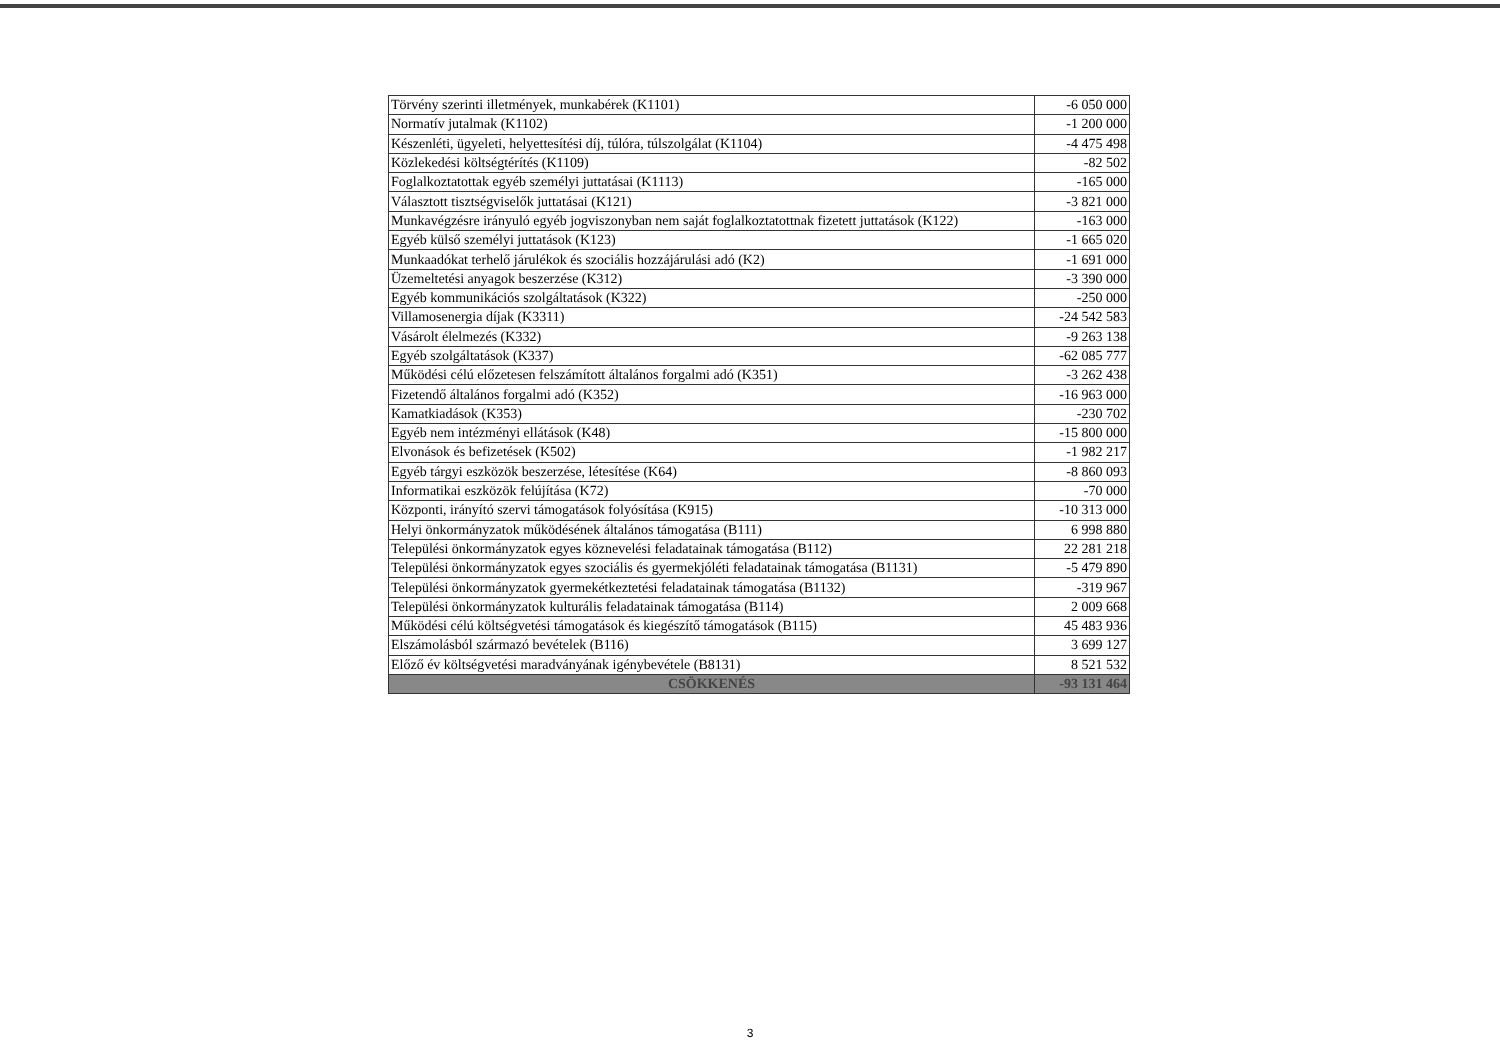| Törvény szerinti illetmények, munkabérek (K1101) | -6 050 000 |
| Normatív jutalmak (K1102) | -1 200 000 |
| Készenléti, ügyeleti, helyettesítési díj, túlóra, túlszolgálat (K1104) | -4 475 498 |
| Közlekedési költségtérítés (K1109) | -82 502 |
| Foglalkoztatottak egyéb személyi juttatásai (K1113) | -165 000 |
| Választott tisztségviselők juttatásai (K121) | -3 821 000 |
| Munkavégzésre irányuló egyéb jogviszonyban nem saját foglalkoztatottnak fizetett juttatások (K122) | -163 000 |
| Egyéb külső személyi juttatások (K123) | -1 665 020 |
| Munkaadókat terhelő járulékok és szociális hozzájárulási adó (K2) | -1 691 000 |
| Üzemeltetési anyagok beszerzése (K312) | -3 390 000 |
| Egyéb kommunikációs szolgáltatások (K322) | -250 000 |
| Villamosenergia díjak (K3311) | -24 542 583 |
| Vásárolt élelmezés (K332) | -9 263 138 |
| Egyéb szolgáltatások (K337) | -62 085 777 |
| Működési célú előzetesen felszámított általános forgalmi adó (K351) | -3 262 438 |
| Fizetendő általános forgalmi adó (K352) | -16 963 000 |
| Kamatkiadások (K353) | -230 702 |
| Egyéb nem intézményi ellátások (K48) | -15 800 000 |
| Elvonások és befizetések (K502) | -1 982 217 |
| Egyéb tárgyi eszközök beszerzése, létesítése (K64) | -8 860 093 |
| Informatikai eszközök felújítása (K72) | -70 000 |
| Központi, irányító szervi támogatások folyósítása (K915) | -10 313 000 |
| Helyi önkormányzatok működésének általános támogatása (B111) | 6 998 880 |
| Települési önkormányzatok egyes köznevelési feladatainak támogatása (B112) | 22 281 218 |
| Települési önkormányzatok egyes szociális és gyermekjóléti feladatainak támogatása (B1131) | -5 479 890 |
| Települési önkormányzatok gyermekétkeztetési feladatainak támogatása (B1132) | -319 967 |
| Települési önkormányzatok kulturális feladatainak támogatása (B114) | 2 009 668 |
| Működési célú költségvetési támogatások és kiegészítő támogatások (B115) | 45 483 936 |
| Elszámolásból származó bevételek (B116) | 3 699 127 |
| Előző év költségvetési maradványának igénybevétele (B8131) | 8 521 532 |
| CSÖKKENÉS | -93 131 464 |
3